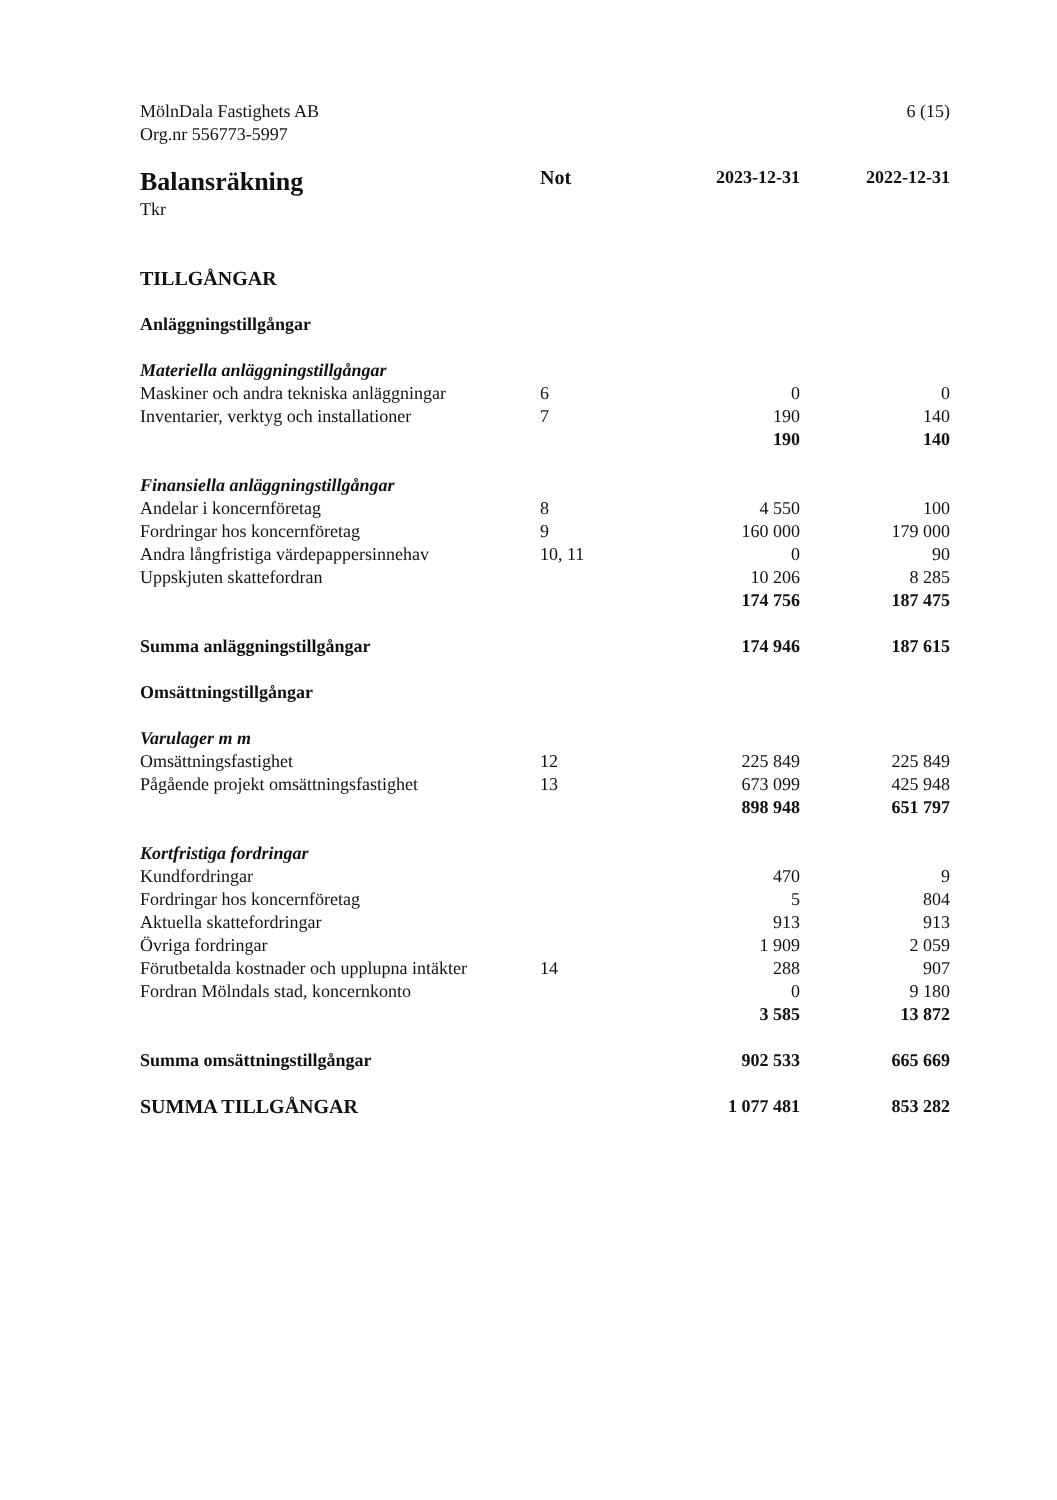MölnDala Fastighets AB
Org.nr 556773-5997
6 (15)
| Balansräkning | Not | 2023-12-31 | 2022-12-31 |
| --- | --- | --- | --- |
| Tkr | | | |
| TILLGÅNGAR | | | |
| Anläggningstillgångar | | | |
| Materiella anläggningstillgångar | | | |
| Maskiner och andra tekniska anläggningar | 6 | 0 | 0 |
| Inventarier, verktyg och installationer | 7 | 190 | 140 |
| | | 190 | 140 |
| Finansiella anläggningstillgångar | | | |
| Andelar i koncernföretag | 8 | 4 550 | 100 |
| Fordringar hos koncernföretag | 9 | 160 000 | 179 000 |
| Andra långfristiga värdepappersinnehav | 10, 11 | 0 | 90 |
| Uppskjuten skattefordran | | 10 206 | 8 285 |
| | | 174 756 | 187 475 |
| Summa anläggningstillgångar | | 174 946 | 187 615 |
| Omsättningstillgångar | | | |
| Varulager m m | | | |
| Omsättningsfastighet | 12 | 225 849 | 225 849 |
| Pågående projekt omsättningsfastighet | 13 | 673 099 | 425 948 |
| | | 898 948 | 651 797 |
| Kortfristiga fordringar | | | |
| Kundfordringar | | 470 | 9 |
| Fordringar hos koncernföretag | | 5 | 804 |
| Aktuella skattefordringar | | 913 | 913 |
| Övriga fordringar | | 1 909 | 2 059 |
| Förutbetalda kostnader och upplupna intäkter | 14 | 288 | 907 |
| Fordran Mölndals stad, koncernkonto | | 0 | 9 180 |
| | | 3 585 | 13 872 |
| Summa omsättningstillgångar | | 902 533 | 665 669 |
| SUMMA TILLGÅNGAR | | 1 077 481 | 853 282 |